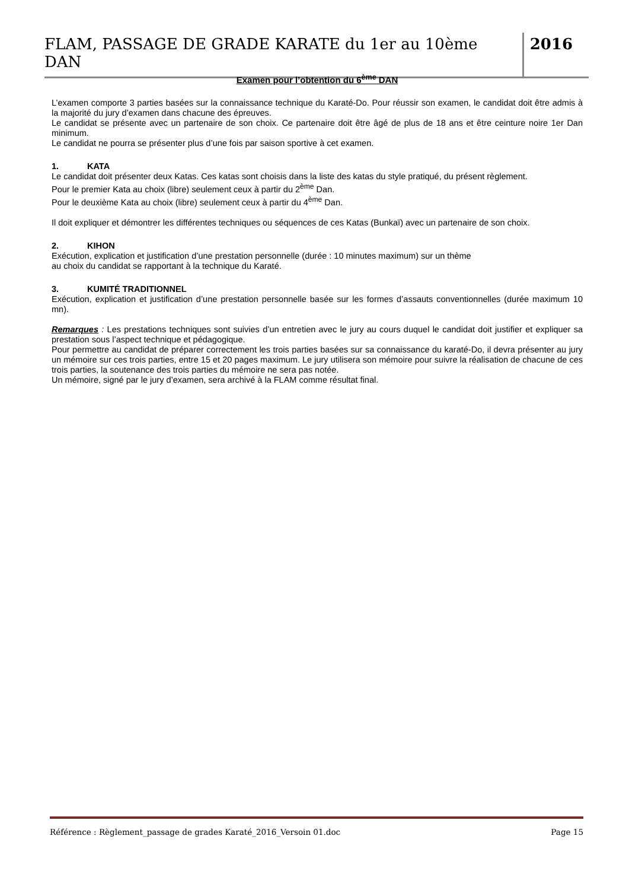FLAM, PASSAGE DE GRADE KARATE du 1er au 10ème DAN
2016
Examen pour l’obtention du 6<sup>ème</sup> DAN
L’examen comporte 3 parties basées sur la connaissance technique du Karaté-Do. Pour réussir son examen, le candidat doit être admis à la majorité du jury d’examen dans chacune des épreuves.
Le candidat se présente avec un partenaire de son choix. Ce partenaire doit être âgé de plus de 18 ans et être ceinture noire 1er Dan minimum.
Le candidat ne pourra se présenter plus d’une fois par saison sportive à cet examen.
1. KATA
Le candidat doit présenter deux Katas. Ces katas sont choisis dans la liste des katas du style pratiqué, du présent règlement.
Pour le premier Kata au choix (libre) seulement ceux à partir du 2<sup>ème</sup> Dan.
Pour le deuxième Kata au choix (libre) seulement ceux à partir du 4<sup>ème</sup> Dan.
Il doit expliquer et démontrer les différentes techniques ou séquences de ces Katas (Bunkaï) avec un partenaire de son choix.
2. KIHON
Exécution, explication et justification d’une prestation personnelle (durée : 10 minutes maximum) sur un thème
au choix du candidat se rapportant à la technique du Karaté.
3. KUMITÉ TRADITIONNEL
Exécution, explication et justification d’une prestation personnelle basée sur les formes d’assauts conventionnelles (durée maximum 10 mn).
Remarques : Les prestations techniques sont suivies d’un entretien avec le jury au cours duquel le candidat doit justifier et expliquer sa prestation sous l’aspect technique et pédagogique.
Pour permettre au candidat de préparer correctement les trois parties basées sur sa connaissance du karaté-Do, il devra présenter au jury un mémoire sur ces trois parties, entre 15 et 20 pages maximum. Le jury utilisera son mémoire pour suivre la réalisation de chacune de ces trois parties, la soutenance des trois parties du mémoire ne sera pas notée.
Un mémoire, signé par le jury d’examen, sera archivé à la FLAM comme résultat final.
Référence : Règlement_passage de grades Karaté_2016_Versoin 01.doc Page 15